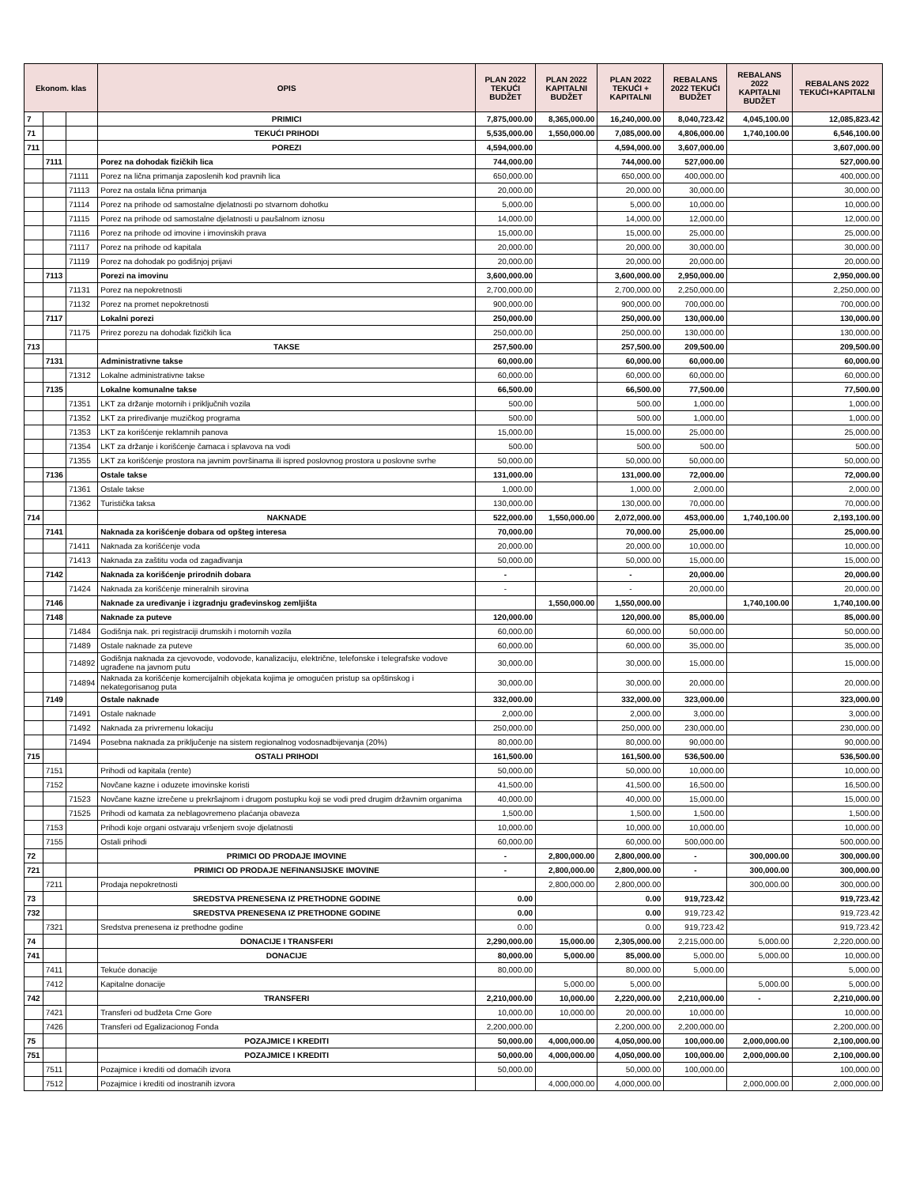| Ekonom. klas | | | OPIS | PLAN 2022 TEKUĆI BUDŽET | PLAN 2022 KAPITALNI BUDŽET | PLAN 2022 TEKUĆI + KAPITALNI | REBALANS 2022 TEKUĆI BUDŽET | REBALANS 2022 KAPITALNI BUDŽET | REBALANS 2022 TEKUĆI+KAPITALNI |
| --- | --- | --- | --- | --- | --- | --- | --- | --- | --- |
| 7 | | | PRIMICI | 7,875,000.00 | 8,365,000.00 | 16,240,000.00 | 8,040,723.42 | 4,045,100.00 | 12,085,823.42 |
| 71 | | | TEKUĆI PRIHODI | 5,535,000.00 | 1,550,000.00 | 7,085,000.00 | 4,806,000.00 | 1,740,100.00 | 6,546,100.00 |
| 711 | | | POREZI | 4,594,000.00 | | 4,594,000.00 | 3,607,000.00 | | 3,607,000.00 |
| | 7111 | | Porez na dohodak fizičkih lica | 744,000.00 | | 744,000.00 | 527,000.00 | | 527,000.00 |
| | | 71111 | Porez na lična primanja zaposlenih kod pravnih lica | 650,000.00 | | 650,000.00 | 400,000.00 | | 400,000.00 |
| | | 71113 | Porez na ostala lična primanja | 20,000.00 | | 20,000.00 | 30,000.00 | | 30,000.00 |
| | | 71114 | Porez na prihode od samostalne djelatnosti po stvarnom dohotku | 5,000.00 | | 5,000.00 | 10,000.00 | | 10,000.00 |
| | | 71115 | Porez na prihode od samostalne djelatnosti u paušalnom iznosu | 14,000.00 | | 14,000.00 | 12,000.00 | | 12,000.00 |
| | | 71116 | Porez na prihode od imovine i imovinskih prava | 15,000.00 | | 15,000.00 | 25,000.00 | | 25,000.00 |
| | | 71117 | Porez na prihode od kapitala | 20,000.00 | | 20,000.00 | 30,000.00 | | 30,000.00 |
| | | 71119 | Porez na dohodak po godišnjoj prijavi | 20,000.00 | | 20,000.00 | 20,000.00 | | 20,000.00 |
| | 7113 | | Porezi na imovinu | 3,600,000.00 | | 3,600,000.00 | 2,950,000.00 | | 2,950,000.00 |
| | | 71131 | Porez na nepokretnosti | 2,700,000.00 | | 2,700,000.00 | 2,250,000.00 | | 2,250,000.00 |
| | | 71132 | Porez na promet nepokretnosti | 900,000.00 | | 900,000.00 | 700,000.00 | | 700,000.00 |
| | 7117 | | Lokalni porezi | 250,000.00 | | 250,000.00 | 130,000.00 | | 130,000.00 |
| | | 71175 | Prirez porezu na dohodak fizičkih lica | 250,000.00 | | 250,000.00 | 130,000.00 | | 130,000.00 |
| 713 | | | TAKSE | 257,500.00 | | 257,500.00 | 209,500.00 | | 209,500.00 |
| | 7131 | | Administrativne takse | 60,000.00 | | 60,000.00 | 60,000.00 | | 60,000.00 |
| | | 71312 | Lokalne administrativne takse | 60,000.00 | | 60,000.00 | 60,000.00 | | 60,000.00 |
| | 7135 | | Lokalne komunalne takse | 66,500.00 | | 66,500.00 | 77,500.00 | | 77,500.00 |
| | | 71351 | LKT za držanje motornih i priključnih vozila | 500.00 | | 500.00 | 1,000.00 | | 1,000.00 |
| | | 71352 | LKT za priređivanje muzičkog programa | 500.00 | | 500.00 | 1,000.00 | | 1,000.00 |
| | | 71353 | LKT za korišćenje reklamnih panova | 15,000.00 | | 15,000.00 | 25,000.00 | | 25,000.00 |
| | | 71354 | LKT za držanje i korišćenje čamaca i splavova na vodi | 500.00 | | 500.00 | 500.00 | | 500.00 |
| | | 71355 | LKT za korišćenje prostora na javnim površinama ili ispred poslovnog prostora u poslovne svrhe | 50,000.00 | | 50,000.00 | 50,000.00 | | 50,000.00 |
| | 7136 | | Ostale takse | 131,000.00 | | 131,000.00 | 72,000.00 | | 72,000.00 |
| | | 71361 | Ostale takse | 1,000.00 | | 1,000.00 | 2,000.00 | | 2,000.00 |
| | | 71362 | Turistička taksa | 130,000.00 | | 130,000.00 | 70,000.00 | | 70,000.00 |
| 714 | | | NAKNADE | 522,000.00 | 1,550,000.00 | 2,072,000.00 | 453,000.00 | 1,740,100.00 | 2,193,100.00 |
| | 7141 | | Naknada za korišćenje dobara od opšteg interesa | 70,000.00 | | 70,000.00 | 25,000.00 | | 25,000.00 |
| | | 71411 | Naknada za korišćenje voda | 20,000.00 | | 20,000.00 | 10,000.00 | | 10,000.00 |
| | | 71413 | Naknada za zaštitu voda od zagađivanja | 50,000.00 | | 50,000.00 | 15,000.00 | | 15,000.00 |
| | 7142 | | Naknada za korišćenje prirodnih dobara | - | | - | 20,000.00 | | 20,000.00 |
| | | 71424 | Naknada za korišćenje mineralnih sirovina | - | | - | 20,000.00 | | 20,000.00 |
| | 7146 | | Naknade za uređivanje i izgradnju građevinskog zemljišta | | 1,550,000.00 | 1,550,000.00 | | 1,740,100.00 | 1,740,100.00 |
| | 7148 | | Naknade za puteve | 120,000.00 | | 120,000.00 | 85,000.00 | | 85,000.00 |
| | | 71484 | Godišnja nak. pri registraciji drumskih i motornih vozila | 60,000.00 | | 60,000.00 | 50,000.00 | | 50,000.00 |
| | | 71489 | Ostale naknade za puteve | 60,000.00 | | 60,000.00 | 35,000.00 | | 35,000.00 |
| | | 714892 | Godišnja naknada za cjevovode, vodovode, kanalizaciju, električne, telefonske i telegrafske vodove ugrađene na javnom putu | 30,000.00 | | 30,000.00 | 15,000.00 | | 15,000.00 |
| | | 714894 | Naknada za korišćenje komercijalnih objekata kojima je omogućen pristup sa opštinskog i nekategorisanog puta | 30,000.00 | | 30,000.00 | 20,000.00 | | 20,000.00 |
| | 7149 | | Ostale naknade | 332,000.00 | | 332,000.00 | 323,000.00 | | 323,000.00 |
| | | 71491 | Ostale naknade | 2,000.00 | | 2,000.00 | 3,000.00 | | 3,000.00 |
| | | 71492 | Naknada za privremenu lokaciju | 250,000.00 | | 250,000.00 | 230,000.00 | | 230,000.00 |
| | | 71494 | Posebna naknada za priključenje na sistem regionalnog vodosnadbijevanja (20%) | 80,000.00 | | 80,000.00 | 90,000.00 | | 90,000.00 |
| 715 | | | OSTALI PRIHODI | 161,500.00 | | 161,500.00 | 536,500.00 | | 536,500.00 |
| | 7151 | | Prihodi od kapitala (rente) | 50,000.00 | | 50,000.00 | 10,000.00 | | 10,000.00 |
| | 7152 | | Novčane kazne i oduzete imovinske koristi | 41,500.00 | | 41,500.00 | 16,500.00 | | 16,500.00 |
| | | 71523 | Novčane kazne izrečene u prekršajnom i drugom postupku koji se vodi pred drugim državnim organima | 40,000.00 | | 40,000.00 | 15,000.00 | | 15,000.00 |
| | | 71525 | Prihodi od kamata za neblagovremeno plaćanja obaveza | 1,500.00 | | 1,500.00 | 1,500.00 | | 1,500.00 |
| | 7153 | | Prihodi koje organi ostvaraju vršenjem svoje djelatnosti | 10,000.00 | | 10,000.00 | 10,000.00 | | 10,000.00 |
| | 7155 | | Ostali prihodi | 60,000.00 | | 60,000.00 | 500,000.00 | | 500,000.00 |
| 72 | | | PRIMICI OD PRODAJE IMOVINE | - | 2,800,000.00 | 2,800,000.00 | - | 300,000.00 | 300,000.00 |
| 721 | | | PRIMICI OD PRODAJE NEFINANSIJSKE IMOVINE | - | 2,800,000.00 | 2,800,000.00 | - | 300,000.00 | 300,000.00 |
| | 7211 | | Prodaja nepokretnosti | | 2,800,000.00 | 2,800,000.00 | | 300,000.00 | 300,000.00 |
| 73 | | | SREDSTVA PRENESENA IZ PRETHODNE GODINE | 0.00 | | 0.00 | 919,723.42 | | 919,723.42 |
| 732 | | | SREDSTVA PRENESENA IZ PRETHODNE GODINE | 0.00 | | 0.00 | 919,723.42 | | 919,723.42 |
| | 7321 | | Sredstva prenesena iz prethodne godine | 0.00 | | 0.00 | 919,723.42 | | 919,723.42 |
| 74 | | | DONACIJE I TRANSFERI | 2,290,000.00 | 15,000.00 | 2,305,000.00 | 2,215,000.00 | 5,000.00 | 2,220,000.00 |
| 741 | | | DONACIJE | 80,000.00 | 5,000.00 | 85,000.00 | 5,000.00 | 5,000.00 | 10,000.00 |
| | 7411 | | Tekuće donacije | 80,000.00 | | 80,000.00 | 5,000.00 | | 5,000.00 |
| | 7412 | | Kapitalne donacije | | 5,000.00 | 5,000.00 | | 5,000.00 | 5,000.00 |
| 742 | | | TRANSFERI | 2,210,000.00 | 10,000.00 | 2,220,000.00 | 2,210,000.00 | - | 2,210,000.00 |
| | 7421 | | Transferi od budžeta Crne Gore | 10,000.00 | 10,000.00 | 20,000.00 | 10,000.00 | | 10,000.00 |
| | 7426 | | Transferi od Egalizacionog Fonda | 2,200,000.00 | | 2,200,000.00 | 2,200,000.00 | | 2,200,000.00 |
| 75 | | | POZAJMICE I KREDITI | 50,000.00 | 4,000,000.00 | 4,050,000.00 | 100,000.00 | 2,000,000.00 | 2,100,000.00 |
| 751 | | | POZAJMICE I KREDITI | 50,000.00 | 4,000,000.00 | 4,050,000.00 | 100,000.00 | 2,000,000.00 | 2,100,000.00 |
| | 7511 | | Pozajmice i krediti od domaćih izvora | 50,000.00 | | 50,000.00 | 100,000.00 | | 100,000.00 |
| | 7512 | | Pozajmice i krediti od inostranih izvora | | 4,000,000.00 | 4,000,000.00 | | 2,000,000.00 | 2,000,000.00 |